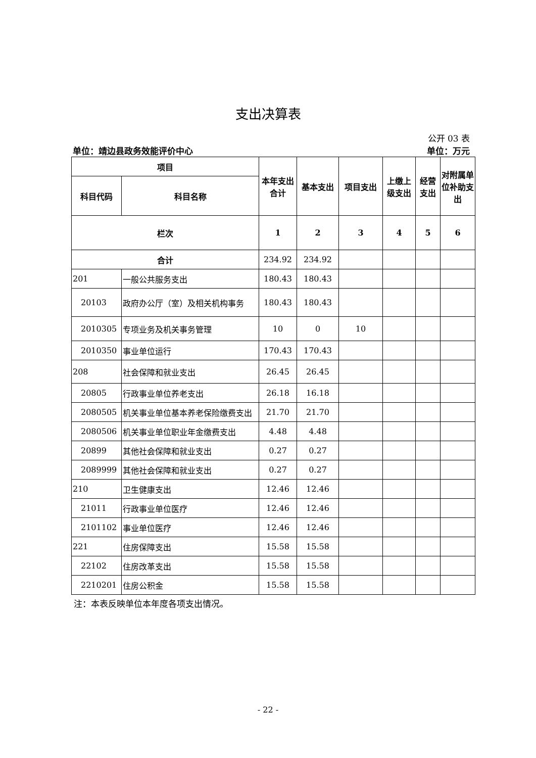支出决算表
公开 03 表
单位：靖边县政务效能评价中心 单位：万元
| 项目 | | 本年支出 合计 | 基本支出 | 项目支出 | 上缴上级支出 | 经营支出 | 对附属单位补助支出 |
| --- | --- | --- | --- | --- | --- | --- | --- |
| 科目代码 | 科目名称 | | | | | | |
| 栏次 | | 1 | 2 | 3 | 4 | 5 | 6 |
| 合计 | | 234.92 | 234.92 | | | | |
| 201 | 一般公共服务支出 | 180.43 | 180.43 | | | | |
| 20103 | 政府办公厅（室）及相关机构事务 | 180.43 | 180.43 | | | | |
| 2010305 | 专项业务及机关事务管理 | 10 | 0 | 10 | | | |
| 2010350 | 事业单位运行 | 170.43 | 170.43 | | | | |
| 208 | 社会保障和就业支出 | 26.45 | 26.45 | | | | |
| 20805 | 行政事业单位养老支出 | 26.18 | 16.18 | | | | |
| 2080505 | 机关事业单位基本养老保险缴费支出 | 21.70 | 21.70 | | | | |
| 2080506 | 机关事业单位职业年金缴费支出 | 4.48 | 4.48 | | | | |
| 20899 | 其他社会保障和就业支出 | 0.27 | 0.27 | | | | |
| 2089999 | 其他社会保障和就业支出 | 0.27 | 0.27 | | | | |
| 210 | 卫生健康支出 | 12.46 | 12.46 | | | | |
| 21011 | 行政事业单位医疗 | 12.46 | 12.46 | | | | |
| 2101102 | 事业单位医疗 | 12.46 | 12.46 | | | | |
| 221 | 住房保障支出 | 15.58 | 15.58 | | | | |
| 22102 | 住房改革支出 | 15.58 | 15.58 | | | | |
| 2210201 | 住房公积金 | 15.58 | 15.58 | | | | |
注：本表反映单位本年度各项支出情况。
- 22 -